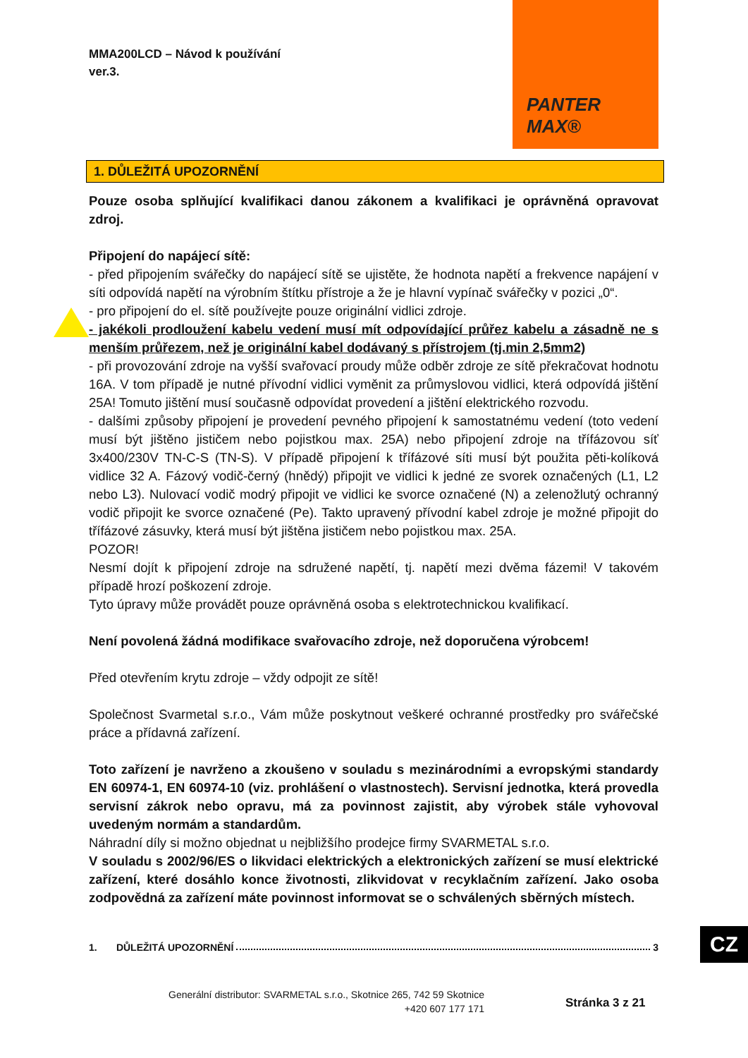MMA200LCD – Návod k používání
ver.3.
PANTER MAX®
1. DŮLEŽITÁ UPOZORNĚNÍ
Pouze osoba splňující kvalifikaci danou zákonem a kvalifikaci je oprávněná opravovat zdroj.
Připojení do napájecí sítě:
- před připojením svářečky do napájecí sítě se ujistěte, že hodnota napětí a frekvence napájení v síti odpovídá napětí na výrobním štítku přístroje a že je hlavní vypínač svářečky v pozici „0“.
- pro připojení do el. sítě používejte pouze originální vidlici zdroje.
- jakékoli prodloužení kabelu vedení musí mít odpovídající průřez kabelu a zásadně ne s menším průřezem, než je originální kabel dodávaný s přístrojem (tj.min 2,5mm2)
- při provozování zdroje na vyšší svařovací proudy může odběr zdroje ze sítě překračovat hodnotu 16A. V tom případě je nutné přívodní vidlici vyměnit za průmyslovou vidlici, která odpovídá jištění 25A! Tomuto jištění musí současně odpovídat provedení a jištění elektrického rozvodu.
- dalšími způsoby připojení je provedení pevného připojení k samostatnému vedení (toto vedení musí být jištěno jističem nebo pojistkou max. 25A) nebo připojení zdroje na třífázovou síť 3x400/230V TN-C-S (TN-S). V případě připojení k třífázové síti musí být použita pěti-kolíková vidlice 32 A. Fázový vodič-černý (hnědý) připojit ve vidlici k jedné ze svorek označených (L1, L2 nebo L3). Nulovací vodič modrý připojit ve vidlici ke svorce označené (N) a zelenožlutý ochranný vodič připojit ke svorce označené (Pe). Takto upravený přívodní kabel zdroje je možné připojit do třífázové zásuvky, která musí být jištěna jističem nebo pojistkou max. 25A.
POZOR!
Nesmí dojít k připojení zdroje na sdružené napětí, tj. napětí mezi dvěma fázemi! V takovém případě hrozí poškození zdroje.
Tyto úpravy může provádět pouze oprávněná osoba s elektrotechnickou kvalifikací.
Není povolená žádná modifikace svařovacího zdroje, než doporučena výrobcem!
Před otevřením krytu zdroje – vždy odpojit ze sítě!
Společnost Svarmetal s.r.o., Vám může poskytnout veškeré ochranné prostředky pro svářečské práce a přídavná zařízení.
Toto zařízení je navrženo a zkoušeno v souladu s mezinárodními a evropskými standardy EN 60974-1, EN 60974-10 (viz. prohlášení o vlastnostech). Servisní jednotka, která provedla servisní zákrok nebo opravu, má za povinnost zajistit, aby výrobek stále vyhovoval uvedeným normám a standardům.
Náhradní díly si možno objednat u nejbližšího prodejce firmy SVARMETAL s.r.o.
V souladu s 2002/96/ES o likvidaci elektrických a elektronických zařízení se musí elektrické zařízení, které dosáhlo konce životnosti, zlikvidovat v recyklačním zařízení. Jako osoba zodpovědná za zařízení máte povinnost informovat se o schválených sběrných místech.
1. DŮLEŽITÁ UPOZORNĚNÍ 3 CZ
Generální distributor: SVARMETAL s.r.o., Skotnice 265, 742 59 Skotnice
+420 607 177 171
Stránka 3 z 21